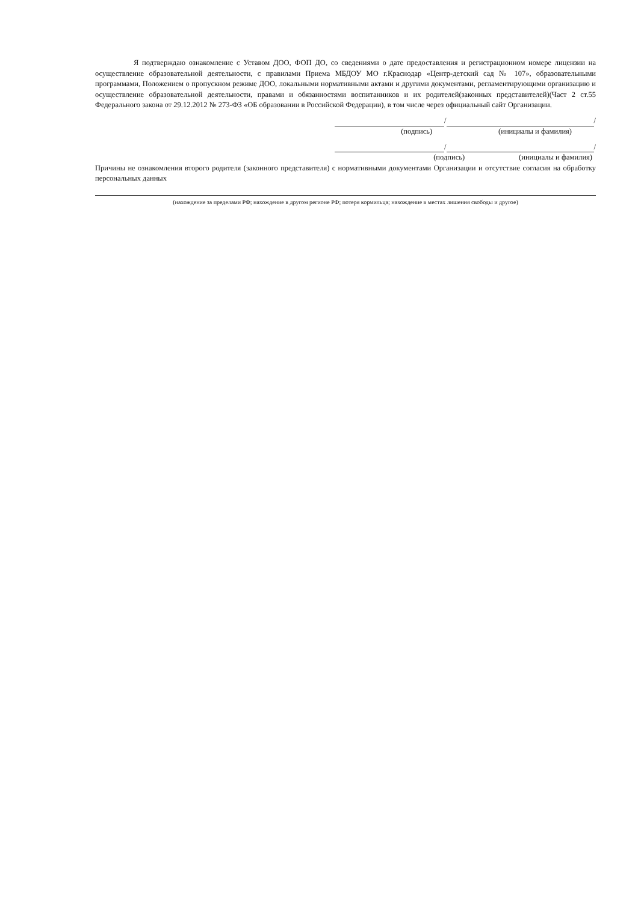Я подтверждаю ознакомление с Уставом ДОО, ФОП ДО, со сведениями о дате предоставления и регистрационном номере лицензии на осуществление образовательной деятельности, с правилами Приема МБДОУ МО г.Краснодар «Центр-детский сад № 107», образовательными программами, Положением о пропускном режиме ДОО, локальными нормативными актами и другими документами, регламентирующими организацию и осуществление образовательной деятельности, правами и обязанностями воспитанников и их родителей(законных представителей)(Част 2 ст.55 Федерального закона от 29.12.2012 № 273-ФЗ «ОБ образовании в Российской Федерации), в том числе через официальный сайт Организации.
/ /
(подпись) (инициалы и фамилия)
/ /
(подпись) (инициалы и фамилия)
Причины не ознакомления второго родителя (законного представителя) с нормативными документами Организации и отсутствие согласия на обработку персональных данных
(нахождение за пределами РФ; нахождение в другом регионе РФ; потеря кормильца; нахождение в местах лишения свободы и другое)